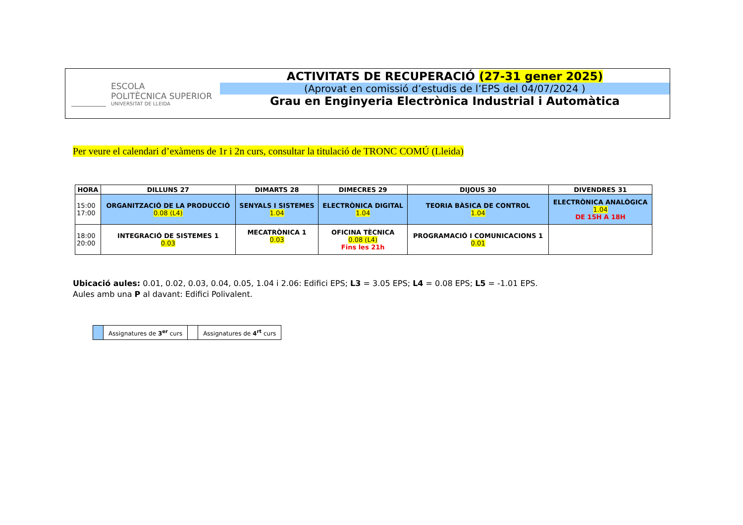ESCOLA
POLITÈCNICA SUPERIOR
UNIVERSITAT DE LLEIDA
ACTIVITATS DE RECUPERACIÓ (27-31 gener 2025)
(Aprovat en comissió d’estudis de l’EPS del 04/07/2024 )
Grau en Enginyeria Electrònica Industrial i Automàtica
Per veure el calendari d’exàmens de 1r i 2n curs, consultar la titulació de TRONC COMÚ (Lleida)
| HORA | DILLUNS 27 | DIMARTS 28 | DIMECRES 29 | DIJOUS 30 | DIVENDRES 31 |
| --- | --- | --- | --- | --- | --- |
| 15:00 17:00 | ORGANITZACIÓ DE LA PRODUCCIÓ 0.08 (L4) | SENYALS I SISTEMES 1.04 | ELECTRÒNICA DIGITAL 1.04 | TEORIA BÀSICA DE CONTROL 1.04 | ELECTRÒNICA ANALÒGICA 1.04 DE 15H A 18H |
| 18:00 20:00 | INTEGRACIÓ DE SISTEMES 1 0.03 | MECATRÒNICA 1 0.03 | OFICINA TÈCNICA 0.08 (L4) Fins les 21h | PROGRAMACIÓ I COMUNICACIONS 1 0.01 | |
Ubicació aules: 0.01, 0.02, 0.03, 0.04, 0.05, 1.04 i 2.06: Edifici EPS; L3 = 3.05 EPS; L4 = 0.08 EPS; L5 = -1.01 EPS.
Aules amb una P al davant: Edifici Polivalent.
| | Assignatures de 3<sup>er</sup> curs | | Assignatures de 4<sup>rt</sup> curs |